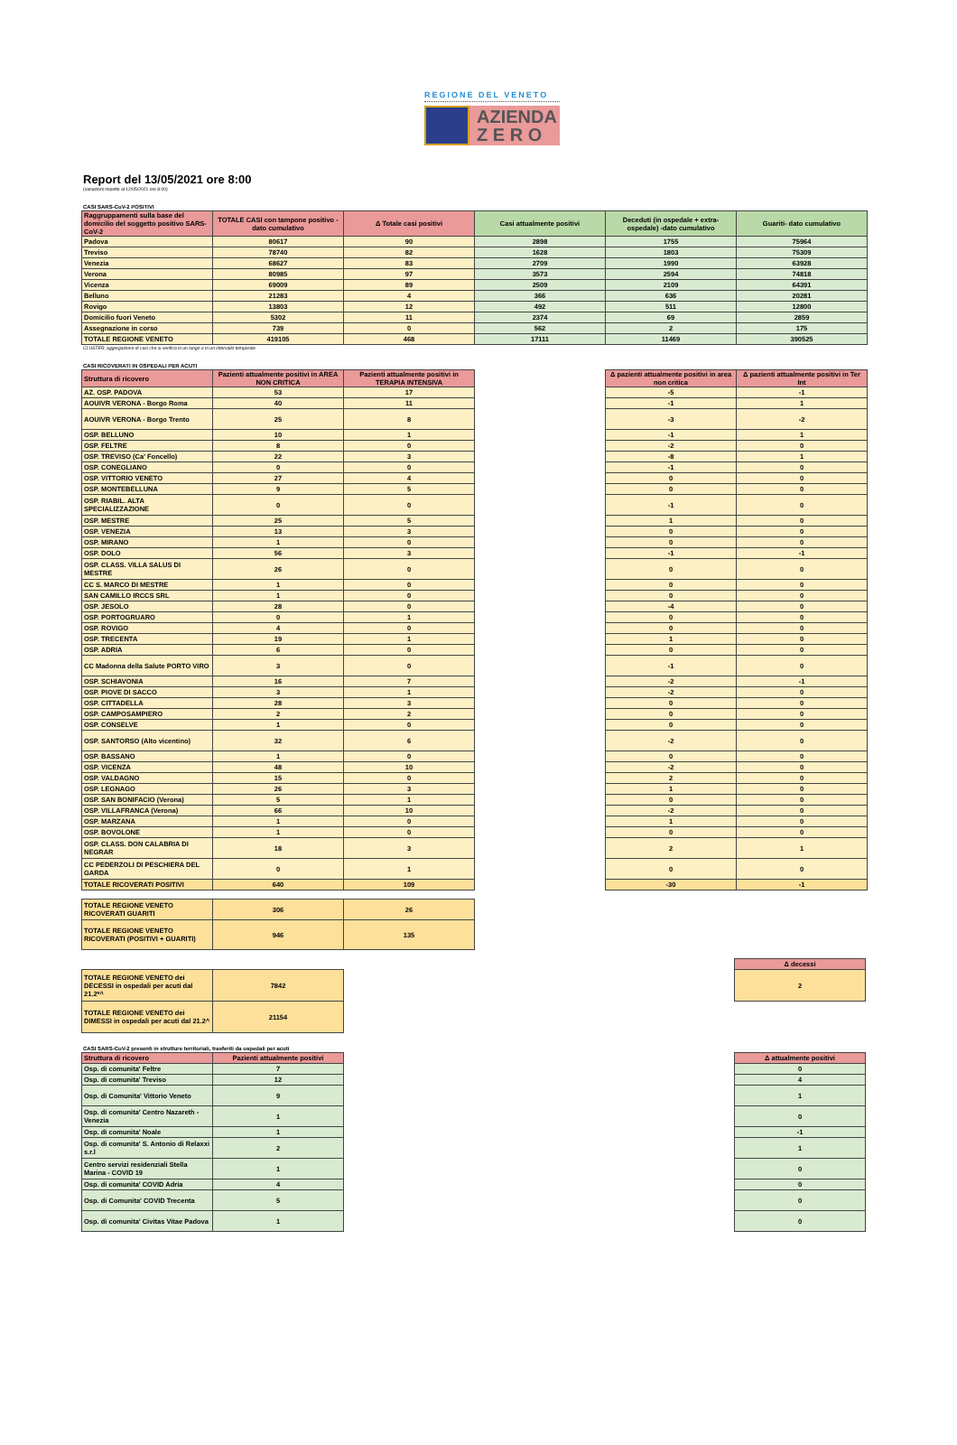REGIONE DEL VENETO
AZIENDA
Z E R O
Report del 13/05/2021 ore 8:00
(variazioni rispetto al 12/05/2021 ore 8:00)
CASI SARS-CoV-2 POSITIVI
| Raggruppamenti sulla base del domicilio del soggetto positivo SARS-CoV-2 | TOTALE CASI con tampone positivo - dato cumulativo | Δ Totale casi positivi | Casi attualmente positivi | Deceduti (in ospedale + extra-ospedale) -dato cumulativo | Guariti- dato cumulativo |
| --- | --- | --- | --- | --- | --- |
| Padova | 80617 | 90 | 2898 | 1755 | 75964 |
| Treviso | 78740 | 82 | 1628 | 1803 | 75309 |
| Venezia | 68627 | 83 | 2709 | 1990 | 63928 |
| Verona | 80985 | 97 | 3573 | 2594 | 74818 |
| Vicenza | 69009 | 89 | 2509 | 2109 | 64391 |
| Belluno | 21283 | 4 | 366 | 636 | 20281 |
| Rovigo | 13803 | 12 | 492 | 511 | 12800 |
| Domicilio fuori Veneto | 5302 | 11 | 2374 | 69 | 2859 |
| Assegnazione in corso | 739 | 0 | 562 | 2 | 175 |
| TOTALE REGIONE VENETO | 419105 | 468 | 17111 | 11469 | 390525 |
CLUSTER: aggregazione di casi che si verifica in un luogo e in un intervallo temporale
CASI RICOVERATI IN OSPEDALI PER ACUTI
| Struttura di ricovero | Pazienti attualmente positivi in AREA NON CRITICA | Pazienti attualmente positivi in TERAPIA INTENSIVA | | Δ pazienti attualmente positivi in area non critica | Δ pazienti attualmente positivi in Ter Int |
| --- | --- | --- | --- | --- | --- |
| AZ. OSP. PADOVA | 53 | 17 | | -5 | -1 |
| AOUIVR VERONA - Borgo Roma | 40 | 11 | | -1 | 1 |
| AOUIVR VERONA - Borgo Trento | 25 | 8 | | -3 | -2 |
| OSP. BELLUNO | 10 | 1 | | -1 | 1 |
| OSP. FELTRE | 8 | 0 | | -2 | 0 |
| OSP. TREVISO (Ca' Foncello) | 22 | 3 | | -8 | 1 |
| OSP. CONEGLIANO | 0 | 0 | | -1 | 0 |
| OSP. VITTORIO VENETO | 27 | 4 | | 0 | 0 |
| OSP. MONTEBELLUNA | 9 | 5 | | 0 | 0 |
| OSP. RIABIL. ALTA SPECIALIZZAZIONE | 0 | 0 | | -1 | 0 |
| OSP. MESTRE | 25 | 5 | | 1 | 0 |
| OSP. VENEZIA | 13 | 3 | | 0 | 0 |
| OSP. MIRANO | 1 | 0 | | 0 | 0 |
| OSP. DOLO | 56 | 3 | | -1 | -1 |
| OSP. CLASS. VILLA SALUS DI MESTRE | 26 | 0 | | 0 | 0 |
| CC S. MARCO DI MESTRE | 1 | 0 | | 0 | 0 |
| SAN CAMILLO IRCCS SRL | 1 | 0 | | 0 | 0 |
| OSP. JESOLO | 28 | 0 | | -4 | 0 |
| OSP. PORTOGRUARO | 0 | 1 | | 0 | 0 |
| OSP. ROVIGO | 4 | 0 | | 0 | 0 |
| OSP. TRECENTA | 19 | 1 | | 1 | 0 |
| OSP. ADRIA | 6 | 0 | | 0 | 0 |
| CC Madonna della Salute PORTO VIRO | 3 | 0 | | -1 | 0 |
| OSP. SCHIAVONIA | 16 | 7 | | -2 | -1 |
| OSP. PIOVE DI SACCO | 3 | 1 | | -2 | 0 |
| OSP. CITTADELLA | 28 | 3 | | 0 | 0 |
| OSP. CAMPOSAMPIERO | 2 | 2 | | 0 | 0 |
| OSP. CONSELVE | 1 | 0 | | 0 | 0 |
| OSP. SANTORSO (Alto vicentino) | 32 | 6 | | -2 | 0 |
| OSP. BASSANO | 1 | 0 | | 0 | 0 |
| OSP. VICENZA | 48 | 10 | | -2 | 0 |
| OSP. VALDAGNO | 15 | 0 | | 2 | 0 |
| OSP. LEGNAGO | 26 | 3 | | 1 | 0 |
| OSP. SAN BONIFACIO (Verona) | 5 | 1 | | 0 | 0 |
| OSP. VILLAFRANCA (Verona) | 66 | 10 | | -2 | 0 |
| OSP. MARZANA | 1 | 0 | | 1 | 0 |
| OSP. BOVOLONE | 1 | 0 | | 0 | 0 |
| OSP. CLASS. DON CALABRIA DI NEGRAR | 18 | 3 | | 2 | 1 |
| CC PEDERZOLI DI PESCHIERA DEL GARDA | 0 | 1 | | 0 | 0 |
| TOTALE RICOVERATI POSITIVI | 640 | 109 | | -30 | -1 |
| TOTALE REGIONE VENETO RICOVERATI GUARITI | 306 | 26 |
| TOTALE REGIONE VENETO RICOVERATI (POSITIVI + GUARITI) | 946 | 135 |
| | | | | | Δ decessi |
| TOTALE REGIONE VENETO dei DECESSI in ospedali per acuti dal 21.2*^ | 7842 | | | | 2 |
| TOTALE REGIONE VENETO dei DIMESSI in ospedali per acuti dal 21.2^ | 21154 | | | | |
CASI SARS-CoV-2 presenti in strutture territoriali, trasferiti da ospedali per acuti
| Struttura di ricovero | Pazienti attualmente positivi | | | | Δ attualmente positivi |
| --- | --- | --- | --- | --- | --- |
| Osp. di comunita' Feltre | 7 | | | | 0 |
| Osp. di comunita' Treviso | 12 | | | | 4 |
| Osp. di Comunita' Vittorio Veneto | 9 | | | | 1 |
| Osp. di comunita' Centro Nazareth - Venezia | 1 | | | | 0 |
| Osp. di comunita' Noale | 1 | | | | -1 |
| Osp. di comunita' S. Antonio di Relaxxi s.r.l | 2 | | | | 1 |
| Centro servizi residenziali Stella Marina - COVID 19 | 1 | | | | 0 |
| Osp. di comunita' COVID Adria | 4 | | | | 0 |
| Osp. di Comunita' COVID Trecenta | 5 | | | | 0 |
| Osp. di comunita' Civitas Vitae Padova | 1 | | | | 0 |